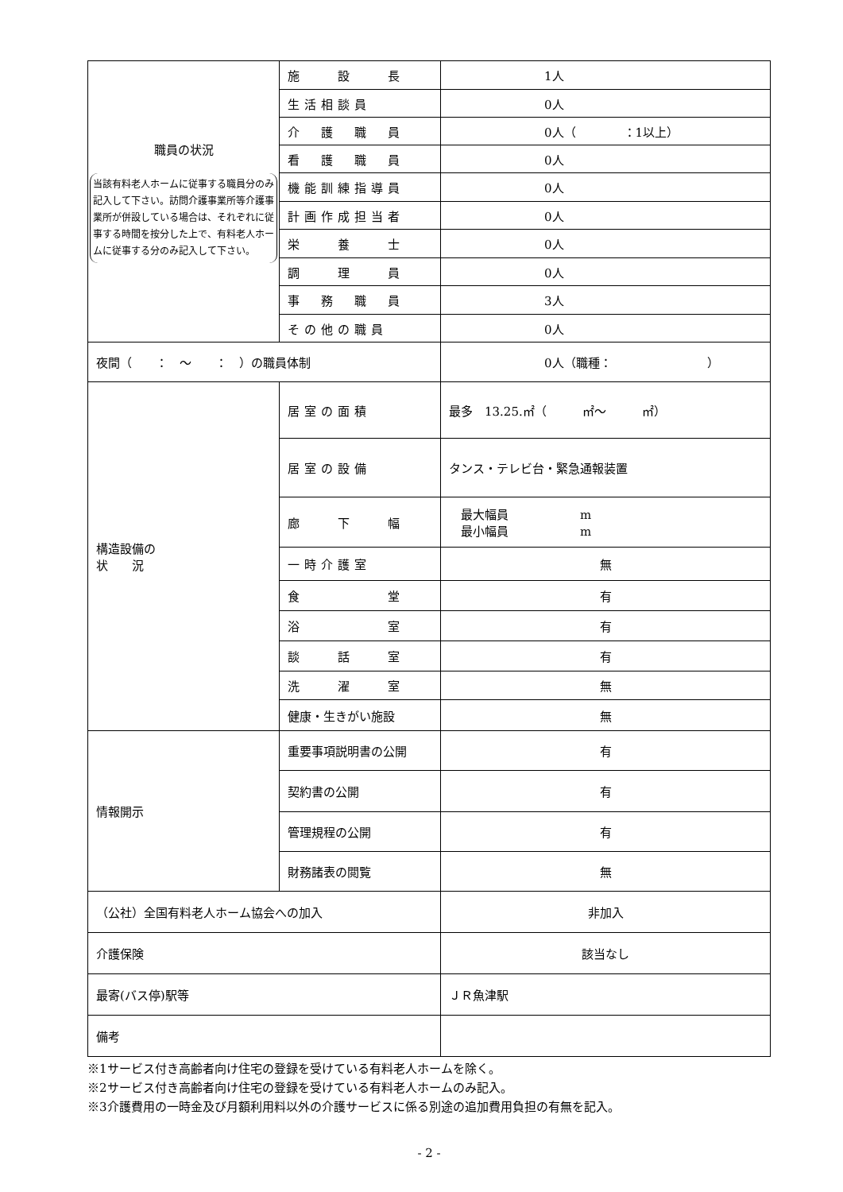| 職員の状況 当該有料老人ホームに従事する職員分のみ記入して下さい。訪問介護事業所等介護事業所が併設している場合は、それぞれに従事する時間を按分した上で、有料老人ホームに従事する分のみ記入して下さい。 | 施 設 長 | 1人 |
| | 生活相談員 | 0人 |
| | 介 護 職 員 | 0人（ ：1以上） |
| | 看 護 職 員 | 0人 |
| | 機能訓練指導員 | 0人 |
| | 計画作成担当者 | 0人 |
| | 栄 養 士 | 0人 |
| | 調 理 員 | 0人 |
| | 事 務 職 員 | 3人 |
| | その他の職員 | 0人 |
| 夜間（ ： ～ ： ）の職員体制 | | 0人（職種： ） |
| 構造設備の 状 況 | 居室の面積 | 最多 13.25.㎡（ ㎡～ ㎡） |
| | 居室の設備 | タンス・テレビ台・緊急通報装置 |
| | 廊 下 幅 | 最大幅員 m 最小幅員 m |
| | 一時介護室 | 無 |
| | 食 堂 | 有 |
| | 浴 室 | 有 |
| | 談 話 室 | 有 |
| | 洗 濯 室 | 無 |
| | 健康・生きがい施設 | 無 |
| 情報開示 | 重要事項説明書の公開 | 有 |
| | 契約書の公開 | 有 |
| | 管理規程の公開 | 有 |
| | 財務諸表の閲覧 | 無 |
| （公社）全国有料老人ホーム協会への加入 | | 非加入 |
| 介護保険 | | 該当なし |
| 最寄(バス停)駅等 | | ＪＲ魚津駅 |
| 備考 | | |
※1サービス付き高齢者向け住宅の登録を受けている有料老人ホームを除く。
※2サービス付き高齢者向け住宅の登録を受けている有料老人ホームのみ記入。
※3介護費用の一時金及び月額利用料以外の介護サービスに係る別途の追加費用負担の有無を記入。
- 2 -